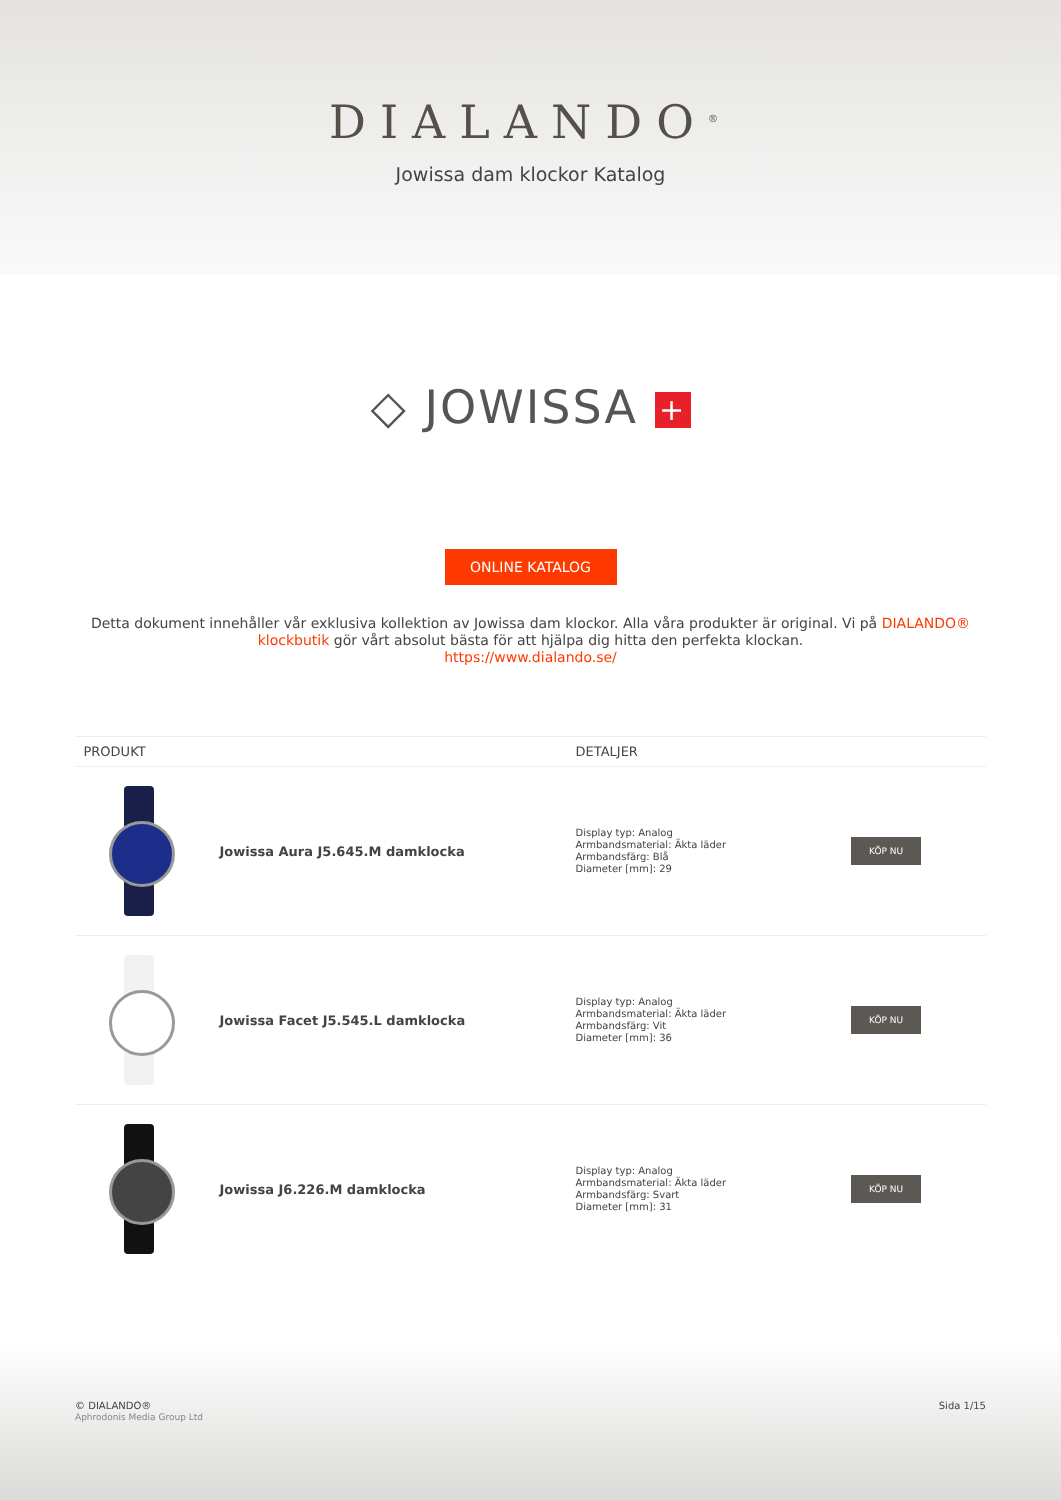DIALANDO<sup>®</sup>
Jowissa dam klockor Katalog
◇ JOWISSA +
ONLINE KATALOG
Detta dokument innehåller vår exklusiva kollektion av Jowissa dam klockor. Alla våra produkter är original. Vi på DIALANDO® klockbutik gör vårt absolut bästa för att hjälpa dig hitta den perfekta klockan.
https://www.dialando.se/
| PRODUKT | | DETALJER | |
| --- | --- | --- | --- |
| | Jowissa Aura J5.645.M damklocka | Display typ: Analog Armbandsmaterial: Äkta läder Armbandsfärg: Blå Diameter [mm]: 29 | KÖP NU |
| | Jowissa Facet J5.545.L damklocka | Display typ: Analog Armbandsmaterial: Äkta läder Armbandsfärg: Vit Diameter [mm]: 36 | KÖP NU |
| | Jowissa J6.226.M damklocka | Display typ: Analog Armbandsmaterial: Äkta läder Armbandsfärg: Svart Diameter [mm]: 31 | KÖP NU |
© DIALANDO®
Aphrodonis Media Group Ltd
Sida 1/15